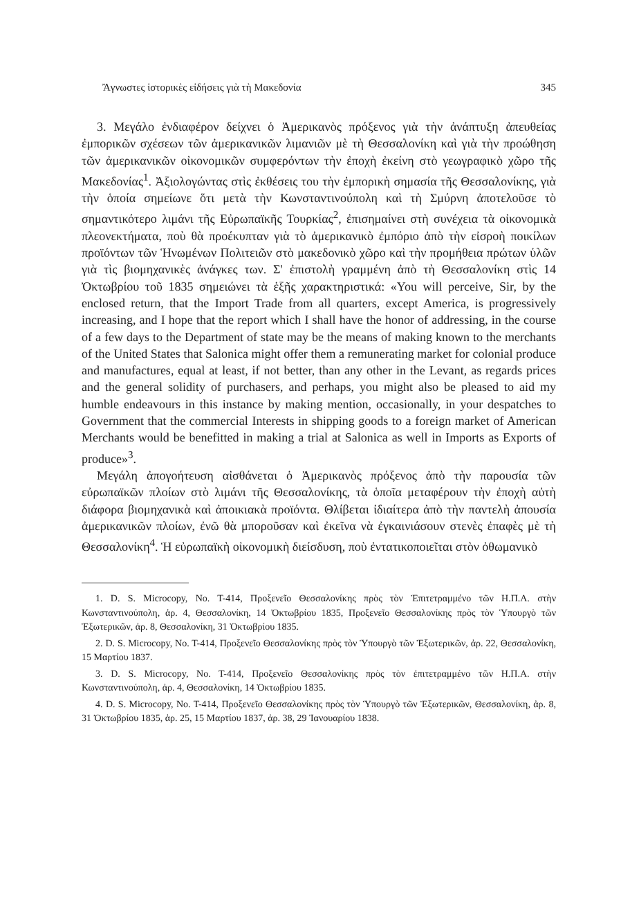Ἄγνωστες ἱστορικὲς εἰδήσεις γιὰ τὴ Μακεδονία 345
3. Μεγάλο ἐνδιαφέρον δείχνει ὁ Ἀμερικανὸς πρόξενος γιὰ τὴν ἀνάπτυξη ἀπευθείας ἐμπορικῶν σχέσεων τῶν ἀμερικανικῶν λιμανιῶν μὲ τὴ Θεσσαλονίκη καὶ γιὰ τὴν προώθηση τῶν ἀμερικανικῶν οἰκονομικῶν συμφερόντων τὴν ἐποχὴ ἐκείνη στὸ γεωγραφικὸ χῶρο τῆς Μακεδονίας<sup>1</sup>. Ἀξιολογώντας στὶς ἐκθέσεις του τὴν ἐμπορικὴ σημασία τῆς Θεσσαλονίκης, γιὰ τὴν ὁποία σημείωνε ὅτι μετὰ τὴν Κωνσταντινούπολη καὶ τὴ Σμύρνη ἀποτελοῦσε τὸ σημαντικότερο λιμάνι τῆς Εὐρωπαϊκῆς Τουρκίας<sup>2</sup>, ἐπισημαίνει στὴ συνέχεια τὰ οἰκονομικὰ πλεονεκτήματα, ποὺ θὰ προέκυπταν γιὰ τὸ ἀμερικανικὸ ἐμπόριο ἀπὸ τὴν εἰσροὴ ποικίλων προϊόντων τῶν Ἡνωμένων Πολιτειῶν στὸ μακεδονικὸ χῶρο καὶ τὴν προμήθεια πρώτων ὑλῶν γιὰ τὶς βιομηχανικὲς ἀνάγκες των. Σ' ἐπιστολὴ γραμμένη ἀπὸ τὴ Θεσσαλονίκη στὶς 14 Ὀκτωβρίου τοῦ 1835 σημειώνει τὰ ἑξῆς χαρακτηριστικά: «You will perceive, Sir, by the enclosed return, that the Import Trade from all quarters, except America, is progressively increasing, and I hope that the report which I shall have the honor of addressing, in the course of a few days to the Department of state may be the means of making known to the merchants of the United States that Salonica might offer them a remunerating market for colonial produce and manufactures, equal at least, if not better, than any other in the Levant, as regards prices and the general solidity of purchasers, and perhaps, you might also be pleased to aid my humble endeavours in this instance by making mention, occasionally, in your despatches to Government that the commercial Interests in shipping goods to a foreign market of American Merchants would be benefitted in making a trial at Salonica as well in Imports as Exports of produce»<sup>3</sup>.
Μεγάλη ἀπογοήτευση αἰσθάνεται ὁ Ἀμερικανὸς πρόξενος ἀπὸ τὴν παρουσία τῶν εὐρωπαϊκῶν πλοίων στὸ λιμάνι τῆς Θεσσαλονίκης, τὰ ὁποῖα μεταφέρουν τὴν ἐποχὴ αὐτὴ διάφορα βιομηχανικὰ καὶ ἀποικιακὰ προϊόντα. Θλίβεται ἰδιαίτερα ἀπὸ τὴν παντελὴ ἀπουσία ἀμερικανικῶν πλοίων, ἐνῶ θὰ μποροῦσαν καὶ ἐκεῖνα νὰ ἐγκαινιάσουν στενὲς ἐπαφὲς μὲ τὴ Θεσσαλονίκη<sup>4</sup>. Ἡ εὐρωπαϊκὴ οἰκονομικὴ διείσδυση, ποὺ ἐντατικοποιεῖται στὸν ὀθωμανικὸ
1. D. S. Microcopy, No. T-414, Προξενεῖο Θεσσαλονίκης πρὸς τὸν Ἐπιτετραμμένο τῶν Η.Π.Α. στὴν Κωνσταντινούπολη, ἀρ. 4, Θεσσαλονίκη, 14 Ὀκτωβρίου 1835, Προξενεῖο Θεσσαλονίκης πρὸς τὸν Ὑπουργὸ τῶν Ἐξωτερικῶν, ἀρ. 8, Θεσσαλονίκη, 31 Ὀκτωβρίου 1835.
2. D. S. Microcopy, No. T-414, Προξενεῖο Θεσσαλονίκης πρὸς τὸν Ὑπουργὸ τῶν Ἐξωτερικῶν, ἀρ. 22, Θεσσαλονίκη, 15 Μαρτίου 1837.
3. D. S. Microcopy, No. T-414, Προξενεῖο Θεσσαλονίκης πρὸς τὸν ἐπιτετραμμένο τῶν Η.Π.Α. στὴν Κωνσταντινούπολη, ἀρ. 4, Θεσσαλονίκη, 14 Ὀκτωβρίου 1835.
4. D. S. Microcopy, No. T-414, Προξενεῖο Θεσσαλονίκης πρὸς τὸν Ὑπουργὸ τῶν Ἐξωτερικῶν, Θεσσαλονίκη, ἀρ. 8, 31 Ὀκτωβρίου 1835, ἀρ. 25, 15 Μαρτίου 1837, ἀρ. 38, 29 Ἰανουαρίου 1838.